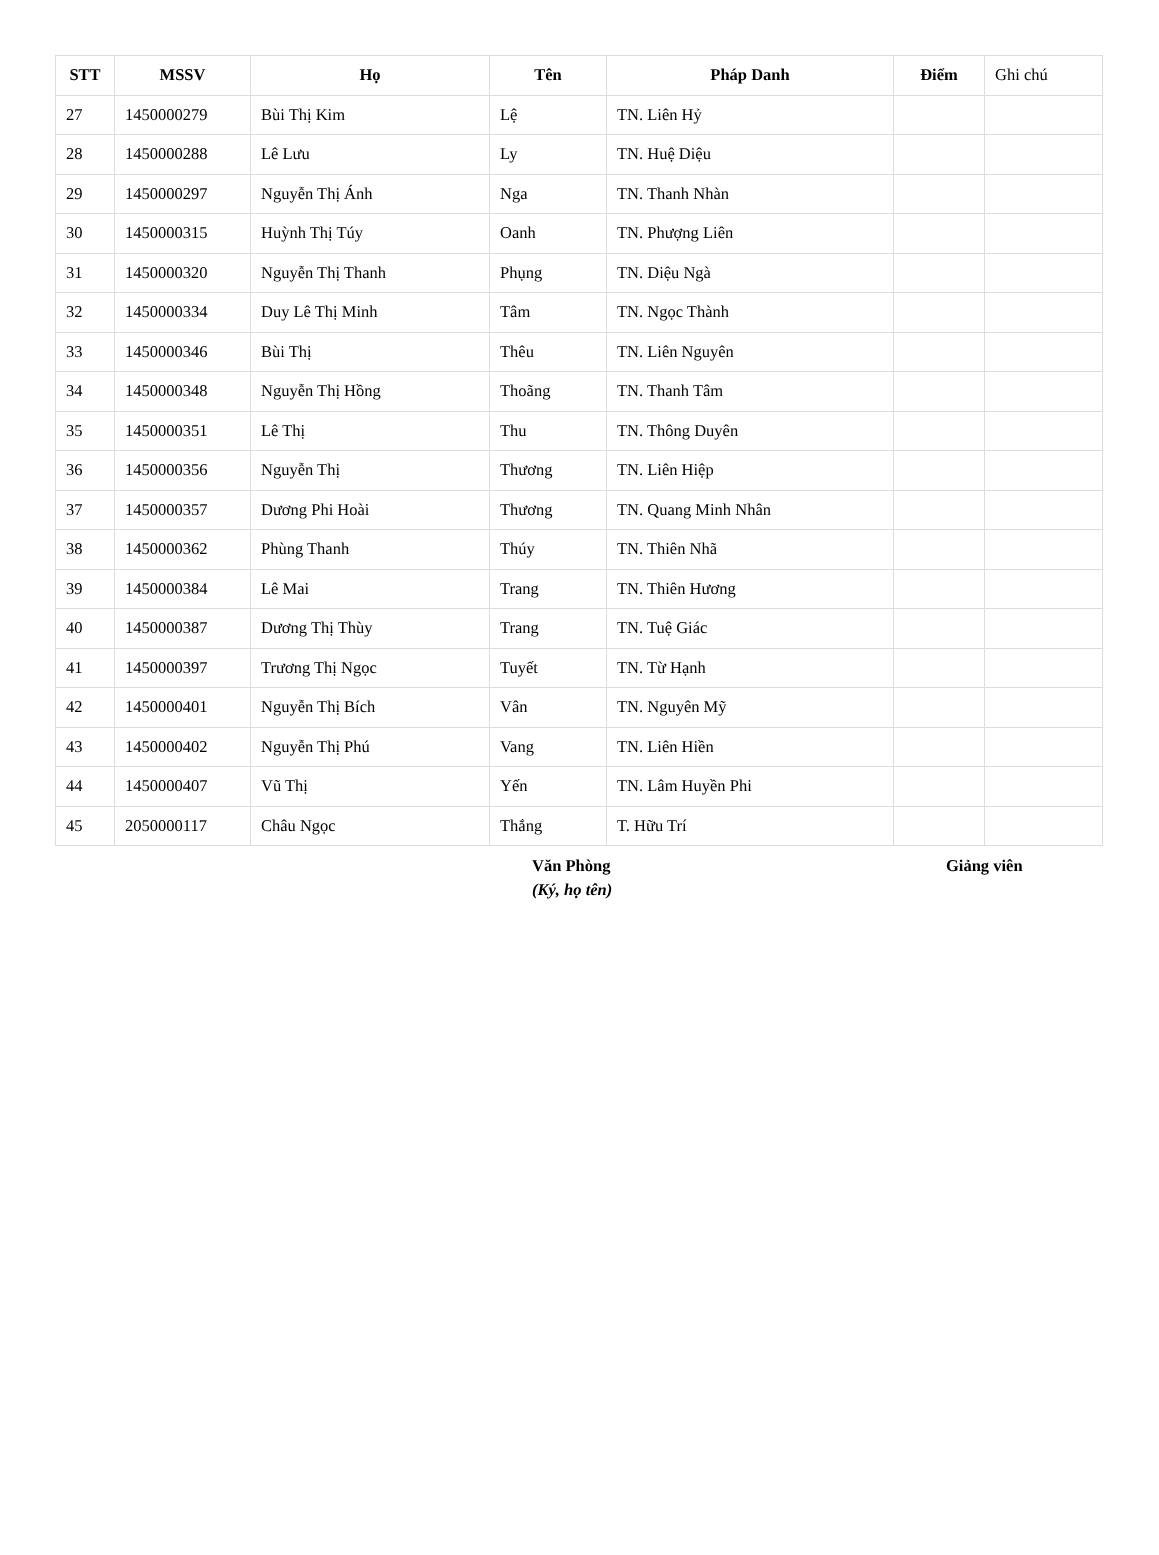| STT | MSSV | Họ | Tên | Pháp Danh | Điểm | Ghi chú |
| --- | --- | --- | --- | --- | --- | --- |
| 27 | 1450000279 | Bùi Thị Kim | Lệ | TN. Liên Hỷ | | |
| 28 | 1450000288 | Lê Lưu | Ly | TN. Huệ Diệu | | |
| 29 | 1450000297 | Nguyễn Thị Ánh | Nga | TN. Thanh Nhàn | | |
| 30 | 1450000315 | Huỳnh Thị Túy | Oanh | TN. Phượng Liên | | |
| 31 | 1450000320 | Nguyễn Thị Thanh | Phụng | TN. Diệu Ngà | | |
| 32 | 1450000334 | Duy Lê Thị Minh | Tâm | TN. Ngọc Thành | | |
| 33 | 1450000346 | Bùi Thị | Thêu | TN. Liên Nguyên | | |
| 34 | 1450000348 | Nguyễn Thị Hồng | Thoãng | TN. Thanh Tâm | | |
| 35 | 1450000351 | Lê Thị | Thu | TN. Thông Duyên | | |
| 36 | 1450000356 | Nguyễn Thị | Thương | TN. Liên Hiệp | | |
| 37 | 1450000357 | Dương Phi Hoài | Thương | TN. Quang Minh Nhân | | |
| 38 | 1450000362 | Phùng Thanh | Thúy | TN. Thiên Nhã | | |
| 39 | 1450000384 | Lê Mai | Trang | TN. Thiên Hương | | |
| 40 | 1450000387 | Dương Thị Thùy | Trang | TN. Tuệ Giác | | |
| 41 | 1450000397 | Trương Thị Ngọc | Tuyết | TN. Từ Hạnh | | |
| 42 | 1450000401 | Nguyễn Thị Bích | Vân | TN. Nguyên Mỹ | | |
| 43 | 1450000402 | Nguyễn Thị Phú | Vang | TN. Liên Hiền | | |
| 44 | 1450000407 | Vũ Thị | Yến | TN. Lâm Huyền Phi | | |
| 45 | 2050000117 | Châu Ngọc | Thắng | T. Hữu Trí | | |
Văn Phòng
(Ký, họ tên)
Giảng viên